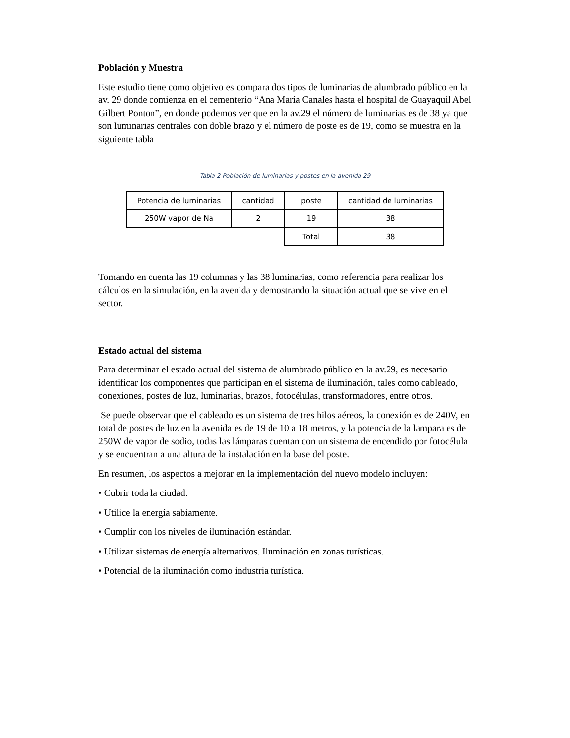Población y Muestra
Este estudio tiene como objetivo es compara dos tipos de luminarias de alumbrado público en la av. 29 donde comienza en el cementerio “Ana María Canales hasta el hospital de Guayaquil Abel Gilbert Ponton”, en donde podemos ver que en la av.29 el número de luminarias es de 38 ya que son luminarias centrales con doble brazo y el número de poste es de 19, como se muestra en la siguiente tabla
Tabla 2 Población de luminarias y postes en la avenida 29
| Potencia de luminarias | cantidad | poste | cantidad de luminarias |
| 250W vapor de Na | 2 | 19 | 38 |
| | | Total | 38 |
Tomando en cuenta las 19 columnas y las 38 luminarias, como referencia para realizar los cálculos en la simulación, en la avenida y demostrando la situación actual que se vive en el sector.
Estado actual del sistema
Para determinar el estado actual del sistema de alumbrado público en la av.29, es necesario identificar los componentes que participan en el sistema de iluminación, tales como cableado, conexiones, postes de luz, luminarias, brazos, fotocélulas, transformadores, entre otros.
Se puede observar que el cableado es un sistema de tres hilos aéreos, la conexión es de 240V, en total de postes de luz en la avenida es de 19 de 10 a 18 metros, y la potencia de la lampara es de 250W de vapor de sodio, todas las lámparas cuentan con un sistema de encendido por fotocélula y se encuentran a una altura de la instalación en la base del poste.
En resumen, los aspectos a mejorar en la implementación del nuevo modelo incluyen:
• Cubrir toda la ciudad.
• Utilice la energía sabiamente.
• Cumplir con los niveles de iluminación estándar.
• Utilizar sistemas de energía alternativos. Iluminación en zonas turísticas.
• Potencial de la iluminación como industria turística.